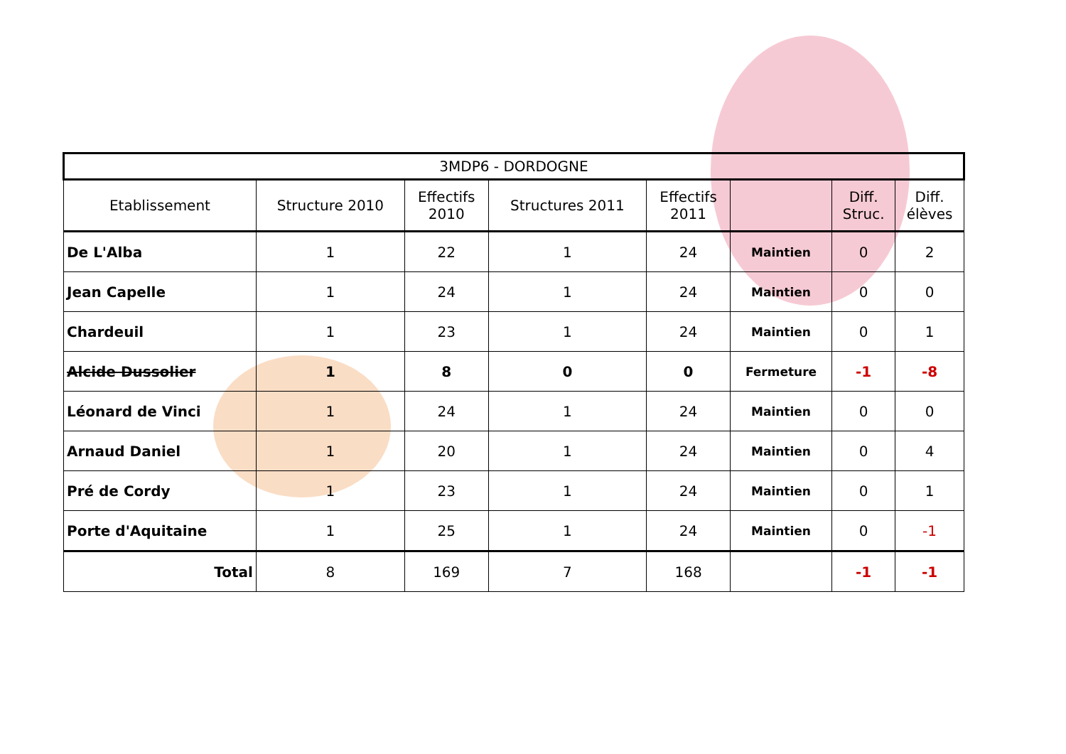| 3MDP6 - DORDOGNE | | | | | | | |
| Etablissement | Structure 2010 | Effectifs 2010 | Structures 2011 | Effectifs 2011 | | Diff. Struc. | Diff. élèves |
| De L'Alba | 1 | 22 | 1 | 24 | Maintien | 0 | 2 |
| Jean Capelle | 1 | 24 | 1 | 24 | Maintien | 0 | 0 |
| Chardeuil | 1 | 23 | 1 | 24 | Maintien | 0 | 1 |
| Alcide Dussolier | 1 | 8 | 0 | 0 | Fermeture | -1 | -8 |
| Léonard de Vinci | 1 | 24 | 1 | 24 | Maintien | 0 | 0 |
| Arnaud Daniel | 1 | 20 | 1 | 24 | Maintien | 0 | 4 |
| Pré de Cordy | 1 | 23 | 1 | 24 | Maintien | 0 | 1 |
| Porte d'Aquitaine | 1 | 25 | 1 | 24 | Maintien | 0 | -1 |
| Total | 8 | 169 | 7 | 168 | | -1 | -1 |